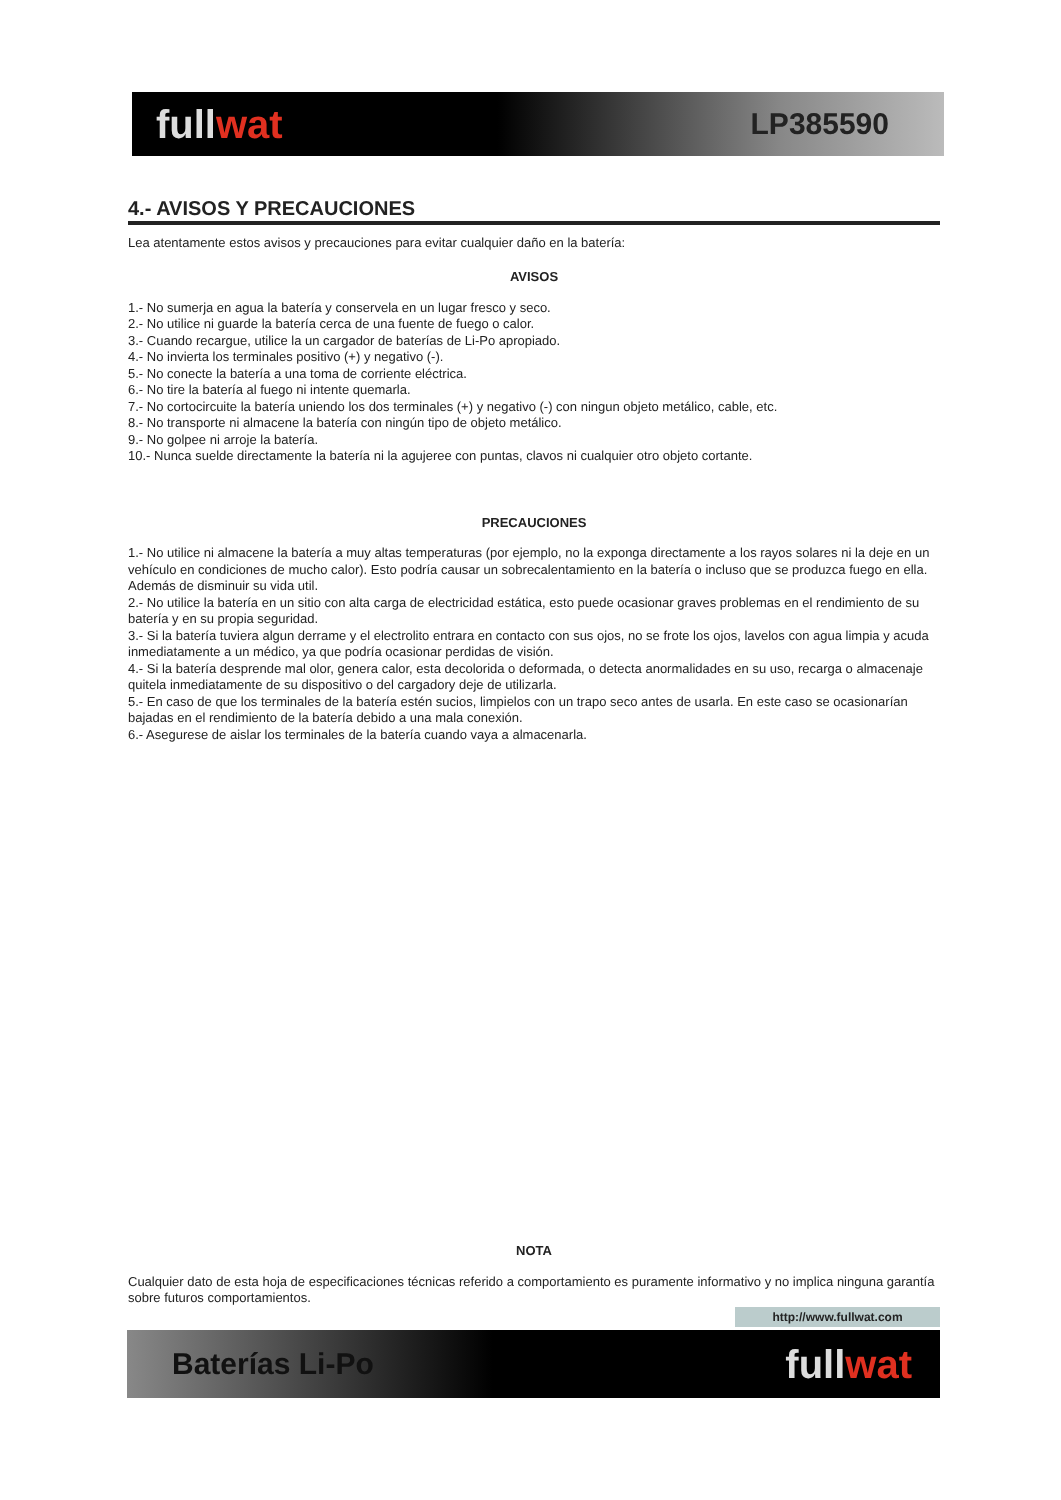fullwat
LP385590
4.- AVISOS Y PRECAUCIONES
Lea atentamente estos avisos y precauciones para evitar cualquier daño en la batería:
AVISOS
1.- No sumerja en agua la batería y conservela en un lugar fresco y seco.
2.- No utilice ni guarde la batería cerca de una fuente de fuego o calor.
3.- Cuando recargue, utilice la un cargador de baterías de Li-Po apropiado.
4.- No invierta los terminales positivo (+) y negativo (-).
5.- No conecte la batería a una toma de corriente eléctrica.
6.- No tire la batería al fuego ni intente quemarla.
7.- No cortocircuite la batería uniendo los dos terminales (+) y negativo (-) con ningun objeto metálico, cable, etc.
8.- No transporte ni almacene la batería con ningún tipo de objeto metálico.
9.- No golpee ni arroje la batería.
10.- Nunca suelde directamente la batería ni la agujeree con puntas, clavos ni cualquier otro objeto cortante.
PRECAUCIONES
1.- No utilice ni almacene la batería a muy altas temperaturas (por ejemplo, no la exponga directamente a los rayos solares ni la deje en un vehículo en condiciones de mucho calor). Esto podría causar un sobrecalentamiento en la batería o incluso que se produzca fuego en ella. Además de disminuir su vida util.
2.- No utilice la batería en un sitio con alta carga de electricidad estática, esto puede ocasionar graves problemas en el rendimiento de su batería y en su propia seguridad.
3.- Si la batería tuviera algun derrame y el electrolito entrara en contacto con sus ojos, no se frote los ojos, lavelos con agua limpia y acuda inmediatamente a un médico, ya que podría ocasionar perdidas de visión.
4.- Si la batería desprende mal olor, genera calor, esta decolorida o deformada, o detecta anormalidades en su uso, recarga o almacenaje quitela inmediatamente de su dispositivo o del cargadory deje de utilizarla.
5.- En caso de que los terminales de la batería estén sucios, limpielos con un trapo seco antes de usarla. En este caso se ocasionarían bajadas en el rendimiento de la batería debido a una mala conexión.
6.- Asegurese de aislar los terminales de la batería cuando vaya a almacenarla.
NOTA
Cualquier dato de esta hoja de especificaciones técnicas referido a comportamiento es puramente informativo y no implica ninguna garantía sobre futuros comportamientos.
http://www.fullwat.com
Baterías Li-Po
fullwat